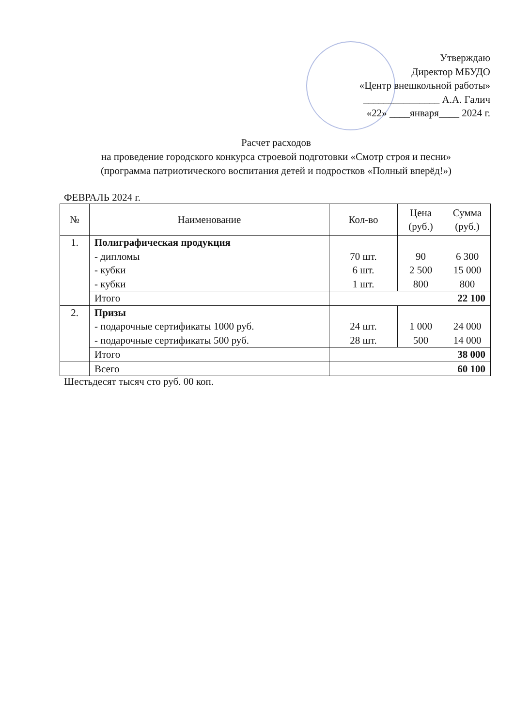Утверждаю
Директор МБУДО
«Центр внешкольной работы»
_______________ А.А. Галич
«22» ____января____ 2024 г.
Расчет расходов
на проведение городского конкурса строевой подготовки «Смотр строя и песни»
(программа патриотического воспитания детей и подростков «Полный вперёд!»)
ФЕВРАЛЬ 2024 г.
| № | Наименование | Кол-во | Цена (руб.) | Сумма (руб.) |
| --- | --- | --- | --- | --- |
| 1. | Полиграфическая продукция - дипломы - кубки - кубки | 70 шт. 6 шт. 1 шт. | 90 2 500 800 | 6 300 15 000 800 |
| | Итого | 22 100 | | |
| 2. | Призы - подарочные сертификаты 1000 руб. - подарочные сертификаты 500 руб. | 24 шт. 28 шт. | 1 000 500 | 24 000 14 000 |
| | Итого | 38 000 | | |
| | Всего | 60 100 | | |
Шестьдесят тысяч сто руб. 00 коп.